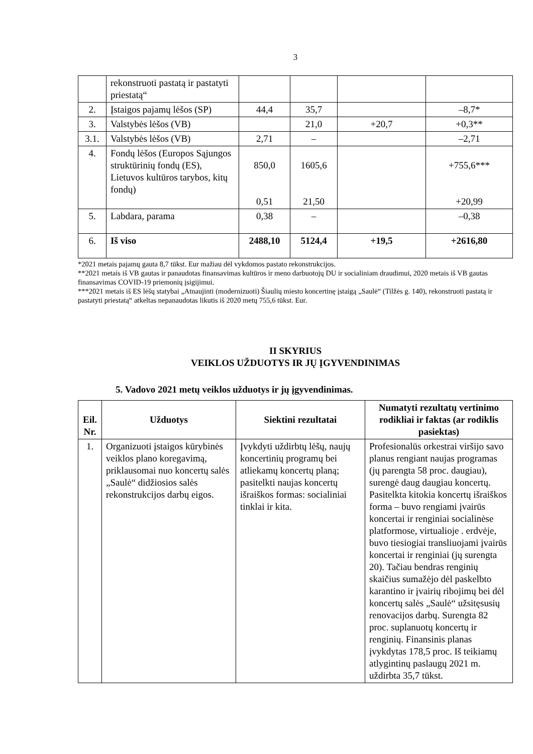3
| | rekonstruoti pastatą ir pastatyti priestatą“ | | | | |
| 2. | Įstaigos pajamų lėšos (SP) | 44,4 | 35,7 | | –8,7* |
| 3. | Valstybės lėšos (VB) | | 21,0 | +20,7 | +0,3** |
| 3.1. | Valstybės lėšos (VB) | 2,71 | – | | –2,71 |
| 4. | Fondų lėšos (Europos Sąjungos struktūrinių fondų (ES), Lietuvos kultūros tarybos, kitų fondų) | 850,0 0,51 | 1605,6 21,50 | | +755,6*** +20,99 |
| 5. | Labdara, parama | 0,38 | – | | –0,38 |
| 6. | Iš viso | 2488,10 | 5124,4 | +19,5 | +2616,80 |
*2021 metais pajamų gauta 8,7 tūkst. Eur mažiau dėl vykdomos pastato rekonstrukcijos.
**2021 metais iš VB gautas ir panaudotas finansavimas kultūros ir meno darbuotojų DU ir socialiniam draudimui, 2020 metais iš VB gautas finansavimas COVID-19 priemonių įsigijimui.
***2021 metais iš ES lėšų statybai „Atnaujinti (modernizuoti) Šiaulių miesto koncertinę įstaigą „Saulė“ (Tilžės g. 140), rekonstruoti pastatą ir pastatyti priestatą“ atkeltas nepanaudotas likutis iš 2020 metų 755,6 tūkst. Eur.
II SKYRIUS
VEIKLOS UŽDUOTYS IR JŲ ĮGYVENDINIMAS
5. Vadovo 2021 metų veiklos užduotys ir jų įgyvendinimas.
| Eil. Nr. | Užduotys | Siektini rezultatai | Numatyti rezultatų vertinimo rodikliai ir faktas (ar rodiklis pasiektas) |
| --- | --- | --- | --- |
| 1. | Organizuoti įstaigos kūrybinės veiklos plano koregavimą, priklausomai nuo koncertų salės „Saulė“ didžiosios salės rekonstrukcijos darbų eigos. | Įvykdyti uždirbtų lėšų, naujų koncertinių programų bei atliekamų koncertų planą; pasitelkti naujas koncertų išraiškos formas: socialiniai tinklai ir kita. | Profesionalūs orkestrai viršijo savo planus rengiant naujas programas (jų parengta 58 proc. daugiau), surengė daug daugiau koncertų. Pasitelkta kitokia koncertų išraiškos forma – buvo rengiami įvairūs koncertai ir renginiai socialinėse platformose, virtualioje . erdvėje, buvo tiesiogiai transliuojami įvairūs koncertai ir renginiai (jų surengta 20). Tačiau bendras renginių skaičius sumažėjo dėl paskelbto karantino ir įvairių ribojimų bei dėl koncertų salės „Saulė“ užsitęsusių renovacijos darbų. Surengta 82 proc. suplanuotų koncertų ir renginių. Finansinis planas įvykdytas 178,5 proc. Iš teikiamų atlygintinų paslaugų 2021 m. uždirbta 35,7 tūkst. |